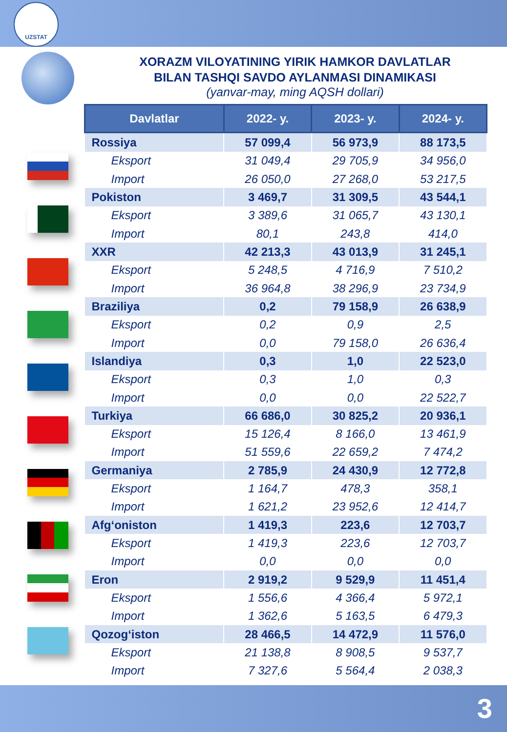UZSTAT
XORAZM VILOYATINING YIRIK HAMKOR DAVLATLAR
BILAN TASHQI SAVDO AYLANMASI DINAMIKASI
(yanvar-may, ming AQSH dollari)
| Davlatlar | 2022- y. | 2023- y. | 2024- y. |
| --- | --- | --- | --- |
| Rossiya | 57 099,4 | 56 973,9 | 88 173,5 |
| Eksport | 31 049,4 | 29 705,9 | 34 956,0 |
| Import | 26 050,0 | 27 268,0 | 53 217,5 |
| Pokiston | 3 469,7 | 31 309,5 | 43 544,1 |
| Eksport | 3 389,6 | 31 065,7 | 43 130,1 |
| Import | 80,1 | 243,8 | 414,0 |
| XXR | 42 213,3 | 43 013,9 | 31 245,1 |
| Eksport | 5 248,5 | 4 716,9 | 7 510,2 |
| Import | 36 964,8 | 38 296,9 | 23 734,9 |
| Braziliya | 0,2 | 79 158,9 | 26 638,9 |
| Eksport | 0,2 | 0,9 | 2,5 |
| Import | 0,0 | 79 158,0 | 26 636,4 |
| Islandiya | 0,3 | 1,0 | 22 523,0 |
| Eksport | 0,3 | 1,0 | 0,3 |
| Import | 0,0 | 0,0 | 22 522,7 |
| Turkiya | 66 686,0 | 30 825,2 | 20 936,1 |
| Eksport | 15 126,4 | 8 166,0 | 13 461,9 |
| Import | 51 559,6 | 22 659,2 | 7 474,2 |
| Germaniya | 2 785,9 | 24 430,9 | 12 772,8 |
| Eksport | 1 164,7 | 478,3 | 358,1 |
| Import | 1 621,2 | 23 952,6 | 12 414,7 |
| Afg‘oniston | 1 419,3 | 223,6 | 12 703,7 |
| Eksport | 1 419,3 | 223,6 | 12 703,7 |
| Import | 0,0 | 0,0 | 0,0 |
| Eron | 2 919,2 | 9 529,9 | 11 451,4 |
| Eksport | 1 556,6 | 4 366,4 | 5 972,1 |
| Import | 1 362,6 | 5 163,5 | 6 479,3 |
| Qozog‘iston | 28 466,5 | 14 472,9 | 11 576,0 |
| Eksport | 21 138,8 | 8 908,5 | 9 537,7 |
| Import | 7 327,6 | 5 564,4 | 2 038,3 |
3